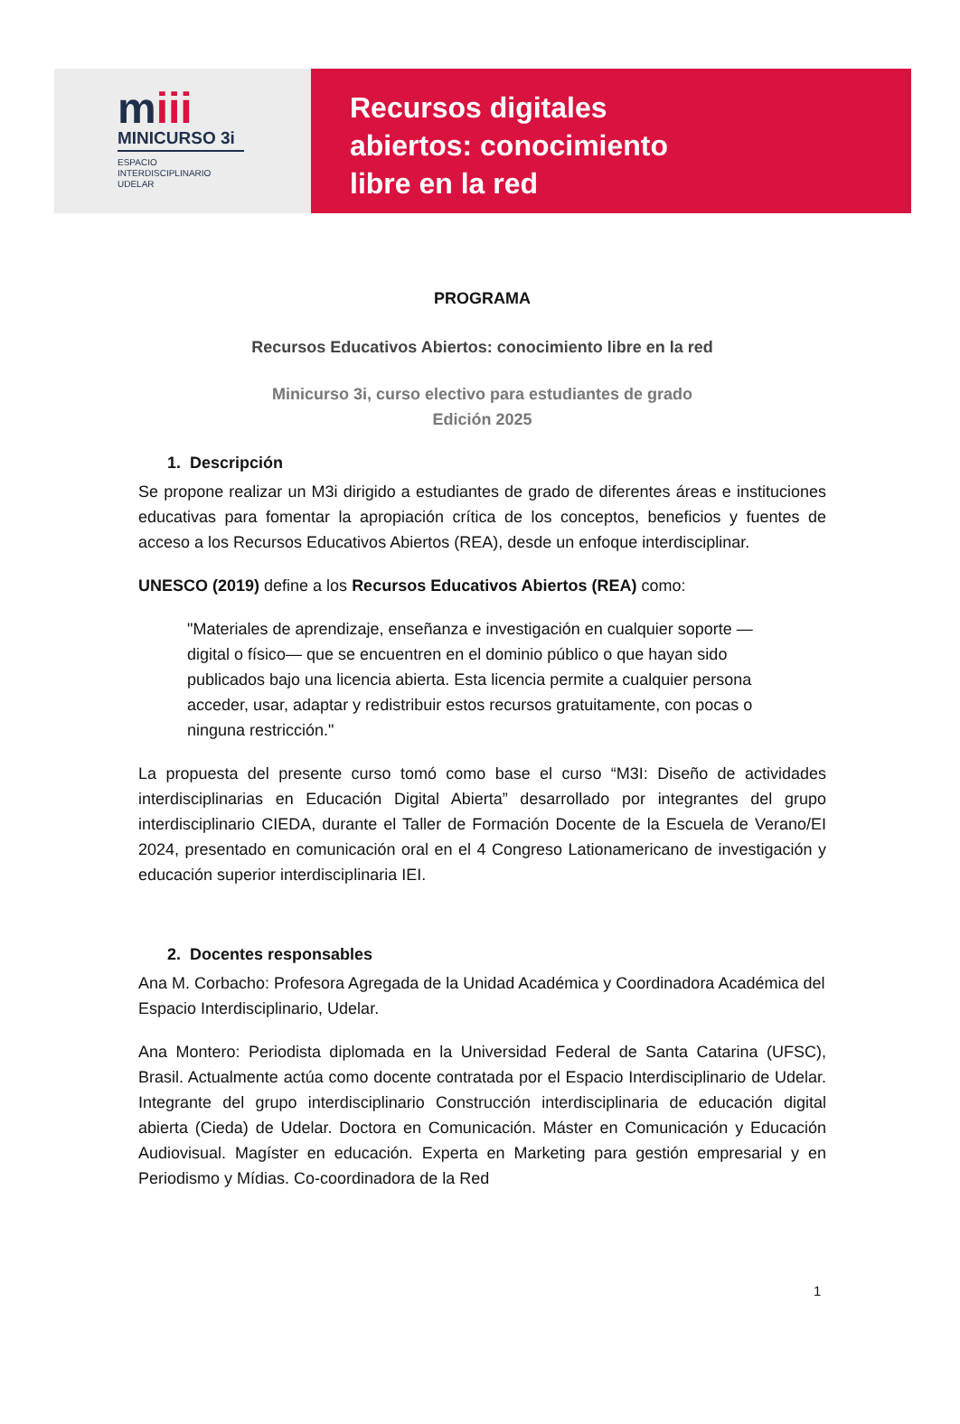miii
MINICURSO 3i
ESPACIO
INTERDISCIPLINARIO
UDELAR
Recursos digitales
abiertos: conocimiento
libre en la red
PROGRAMA
Recursos Educativos Abiertos: conocimiento libre en la red
Minicurso 3i, curso electivo para estudiantes de grado
Edición 2025
1. Descripción
Se propone realizar un M3i dirigido a estudiantes de grado de diferentes áreas e instituciones educativas para fomentar la apropiación crítica de los conceptos, beneficios y fuentes de acceso a los Recursos Educativos Abiertos (REA), desde un enfoque interdisciplinar.
UNESCO (2019) define a los Recursos Educativos Abiertos (REA) como:
"Materiales de aprendizaje, enseñanza e investigación en cualquier soporte —digital o físico— que se encuentren en el dominio público o que hayan sido publicados bajo una licencia abierta. Esta licencia permite a cualquier persona acceder, usar, adaptar y redistribuir estos recursos gratuitamente, con pocas o ninguna restricción."
La propuesta del presente curso tomó como base el curso “M3I: Diseño de actividades interdisciplinarias en Educación Digital Abierta” desarrollado por integrantes del grupo interdisciplinario CIEDA, durante el Taller de Formación Docente de la Escuela de Verano/EI 2024, presentado en comunicación oral en el 4 Congreso Lationamericano de investigación y educación superior interdisciplinaria IEI.
2. Docentes responsables
Ana M. Corbacho: Profesora Agregada de la Unidad Académica y Coordinadora Académica del Espacio Interdisciplinario, Udelar.
Ana Montero: Periodista diplomada en la Universidad Federal de Santa Catarina (UFSC), Brasil. Actualmente actúa como docente contratada por el Espacio Interdisciplinario de Udelar. Integrante del grupo interdisciplinario Construcción interdisciplinaria de educación digital abierta (Cieda) de Udelar. Doctora en Comunicación. Máster en Comunicación y Educación Audiovisual. Magíster en educación. Experta en Marketing para gestión empresarial y en Periodismo y Mídias. Co-coordinadora de la Red
1